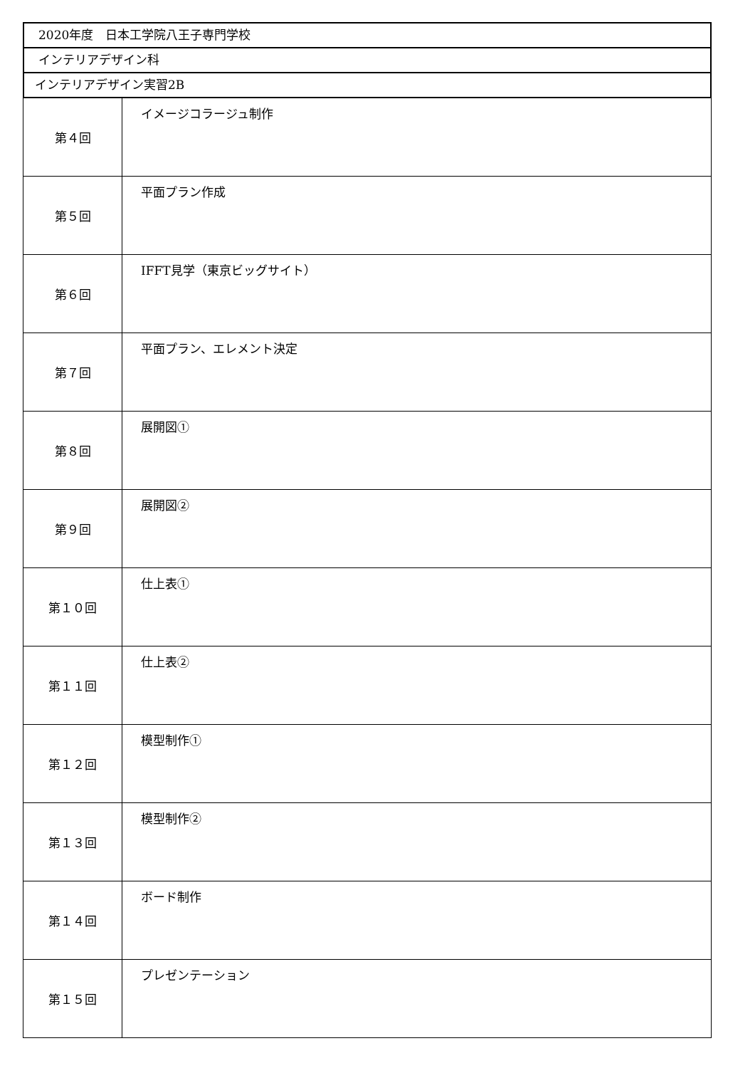2020年度　日本工学院八王子専門学校
インテリアデザイン科
インテリアデザイン実習2B
| 第４回 | イメージコラージュ制作 |
| 第５回 | 平面プラン作成 |
| 第６回 | IFFT見学（東京ビッグサイト） |
| 第７回 | 平面プラン、エレメント決定 |
| 第８回 | 展開図① |
| 第９回 | 展開図② |
| 第１０回 | 仕上表① |
| 第１１回 | 仕上表② |
| 第１２回 | 模型制作① |
| 第１３回 | 模型制作② |
| 第１４回 | ボード制作 |
| 第１５回 | プレゼンテーション |